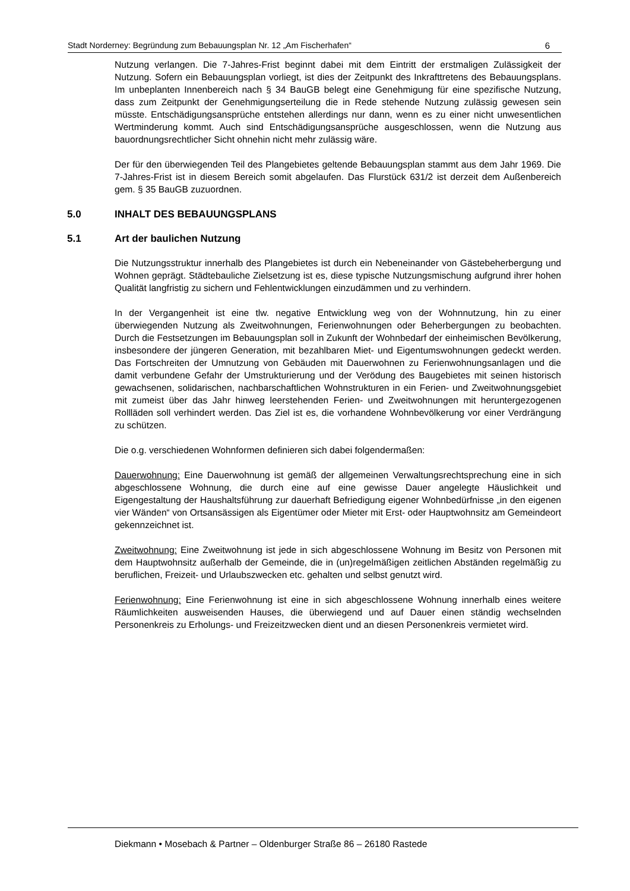Stadt Norderney: Begründung zum Bebauungsplan Nr. 12 „Am Fischerhafen“6
Nutzung verlangen. Die 7-Jahres-Frist beginnt dabei mit dem Eintritt der erstmaligen Zulässigkeit der Nutzung. Sofern ein Bebauungsplan vorliegt, ist dies der Zeitpunkt des Inkrafttretens des Bebauungsplans. Im unbeplanten Innenbereich nach § 34 BauGB belegt eine Genehmigung für eine spezifische Nutzung, dass zum Zeitpunkt der Genehmigungserteilung die in Rede stehende Nutzung zulässig gewesen sein müsste. Entschädigungsansprüche entstehen allerdings nur dann, wenn es zu einer nicht unwesentlichen Wertminderung kommt. Auch sind Entschädigungsansprüche ausgeschlossen, wenn die Nutzung aus bauordnungsrechtlicher Sicht ohnehin nicht mehr zulässig wäre.
Der für den überwiegenden Teil des Plangebietes geltende Bebauungsplan stammt aus dem Jahr 1969. Die 7-Jahres-Frist ist in diesem Bereich somit abgelaufen. Das Flurstück 631/2 ist derzeit dem Außenbereich gem. § 35 BauGB zuzuordnen.
5.0 INHALT DES BEBAUUNGSPLANS
5.1 Art der baulichen Nutzung
Die Nutzungsstruktur innerhalb des Plangebietes ist durch ein Nebeneinander von Gästebeherbergung und Wohnen geprägt. Städtebauliche Zielsetzung ist es, diese typische Nutzungsmischung aufgrund ihrer hohen Qualität langfristig zu sichern und Fehlentwicklungen einzudämmen und zu verhindern.
In der Vergangenheit ist eine tlw. negative Entwicklung weg von der Wohnnutzung, hin zu einer überwiegenden Nutzung als Zweitwohnungen, Ferienwohnungen oder Beherbergungen zu beobachten. Durch die Festsetzungen im Bebauungsplan soll in Zukunft der Wohnbedarf der einheimischen Bevölkerung, insbesondere der jüngeren Generation, mit bezahlbaren Miet- und Eigentumswohnungen gedeckt werden. Das Fortschreiten der Umnutzung von Gebäuden mit Dauerwohnen zu Ferienwohnungsanlagen und die damit verbundene Gefahr der Umstrukturierung und der Verödung des Baugebietes mit seinen historisch gewachsenen, solidarischen, nachbarschaftlichen Wohnstrukturen in ein Ferien- und Zweitwohnungsgebiet mit zumeist über das Jahr hinweg leerstehenden Ferien- und Zweitwohnungen mit heruntergezogenen Rollläden soll verhindert werden. Das Ziel ist es, die vorhandene Wohnbevölkerung vor einer Verdrängung zu schützen.
Die o.g. verschiedenen Wohnformen definieren sich dabei folgendermaßen:
Dauerwohnung: Eine Dauerwohnung ist gemäß der allgemeinen Verwaltungsrechtsprechung eine in sich abgeschlossene Wohnung, die durch eine auf eine gewisse Dauer angelegte Häuslichkeit und Eigengestaltung der Haushaltsführung zur dauerhaft Befriedigung eigener Wohnbedürfnisse „in den eigenen vier Wänden“ von Ortsansässigen als Eigentümer oder Mieter mit Erst- oder Hauptwohnsitz am Gemeindeort gekennzeichnet ist.
Zweitwohnung: Eine Zweitwohnung ist jede in sich abgeschlossene Wohnung im Besitz von Personen mit dem Hauptwohnsitz außerhalb der Gemeinde, die in (un)regelmäßigen zeitlichen Abständen regelmäßig zu beruflichen, Freizeit- und Urlaubszwecken etc. gehalten und selbst genutzt wird.
Ferienwohnung: Eine Ferienwohnung ist eine in sich abgeschlossene Wohnung innerhalb eines weitere Räumlichkeiten ausweisenden Hauses, die überwiegend und auf Dauer einen ständig wechselnden Personenkreis zu Erholungs- und Freizeitzwecken dient und an diesen Personenkreis vermietet wird.
Diekmann • Mosebach & Partner – Oldenburger Straße 86 – 26180 Rastede